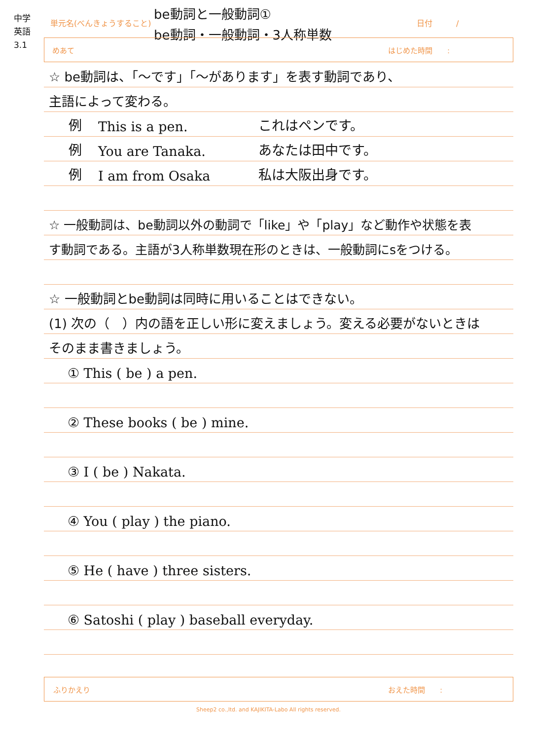中学
英語
3.1
単元名(べんきょうすること)
be動詞と一般動詞①
be動詞・一般動詞・3人称単数
日付　　　/
めあて はじめた時間　　:
☆ be動詞は、「～です」「～があります」を表す動詞であり、
主語によって変わる。
例 This is a pen. これはペンです。
例 You are Tanaka. あなたは田中です。
例 I am from Osaka 私は大阪出身です。
☆ 一般動詞は、be動詞以外の動詞で「like」や「play」など動作や状態を表
す動詞である。主語が3人称単数現在形のときは、一般動詞にsをつける。
☆ 一般動詞とbe動詞は同時に用いることはできない。
(1) 次の（　）内の語を正しい形に変えましょう。変える必要がないときは
そのまま書きましょう。
① This ( be ) a pen.
② These books ( be ) mine.
③ I ( be ) Nakata.
④ You ( play ) the piano.
⑤ He ( have ) three sisters.
⑥ Satoshi ( play ) baseball everyday.
ふりかえり おえた時間　　:
Sheep2 co.,ltd. and KAJIKITA-Labo All rights reserved.